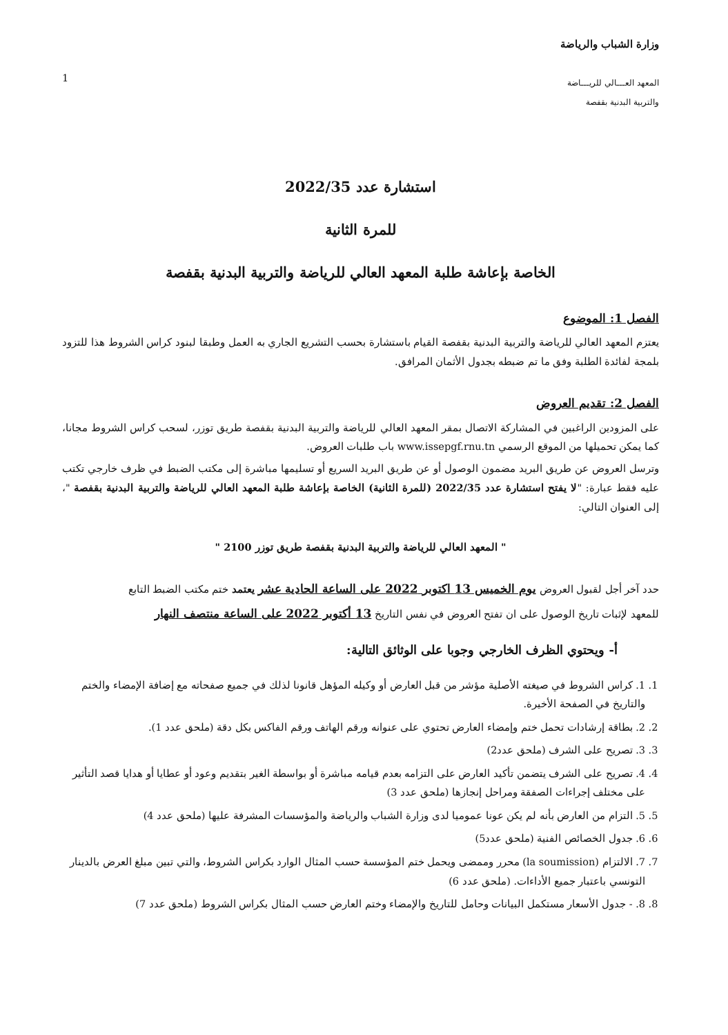وزارة الشباب والرياضة
المعهد العـــالي للريـــاضة
والتربية البدنية بقفصة
1
استشارة عدد 2022/35
للمرة الثانية
الخاصة بإعاشة طلبة المعهد العالي للرياضة والتربية البدنية بقفصة
الفصل 1: الموضوع
يعتزم المعهد العالي للرياضة والتربية البدنية بقفصة القيام باستشارة بحسب التشريع الجاري به العمل وطبقا لبنود كراس الشروط هذا للتزود بلمجة لفائدة الطلبة وفق ما تم ضبطه بجدول الأثمان المرافق.
الفصل 2: تقديم العروض
على المزودين الراغبين في المشاركة الاتصال بمقر المعهد العالي للرياضة والتربية البدنية بقفصة طريق توزر، لسحب كراس الشروط مجانا، كما يمكن تحميلها من الموقع الرسمي www.issepgf.rnu.tn باب طلبات العروض.
وترسل العروض عن طريق البريد مضمون الوصول أو عن طريق البريد السريع أو تسليمها مباشرة إلى مكتب الضبط في ظرف خارجي تكتب عليه فقط عبارة: "لا يفتح استشارة عدد 2022/35 (للمرة الثانية) الخاصة بإعاشة طلبة المعهد العالي للرياضة والتربية البدنية بقفصة "، إلى العنوان التالي:
" المعهد العالي للرياضة والتربية البدنية بقفصة طريق توزر 2100 "
حدد آخر أجل لقبول العروض يوم الخميس 13 اكتوبر 2022 على الساعة الحادية عشر يعتمد ختم مكتب الضبط التابع
للمعهد لإثبات تاريخ الوصول على ان تفتح العروض في نفس التاريخ 13 أكتوبر 2022 على الساعة منتصف النهار
أ- ويحتوي الظرف الخارجي وجوبا على الوثائق التالية:
1. 1. كراس الشروط في صيغته الأصلية مؤشر من قبل العارض أو وكيله المؤهل قانونا لذلك في جميع صفحاته مع إضافة الإمضاء والختم والتاريخ في الصفحة الأخيرة.
2. 2. بطاقة إرشادات تحمل ختم وإمضاء العارض تحتوي على عنوانه ورقم الهاتف ورقم الفاكس بكل دقة (ملحق عدد 1).
3. 3. تصريح على الشرف (ملحق عدد2)
4. 4. تصريح على الشرف يتضمن تأكيد العارض على التزامه بعدم قيامه مباشرة أو بواسطة الغير بتقديم وعود أو عطايا أو هدايا قصد التأثير على مختلف إجراءات الصفقة ومراحل إنجازها (ملحق عدد 3)
5. 5. التزام من العارض بأنه لم يكن عونا عموميا لدى وزارة الشباب والرياضة والمؤسسات المشرفة عليها (ملحق عدد 4)
6. 6. جدول الخصائص الفنية (ملحق عدد5)
7. 7. الالتزام (la soumission) محرر وممضى ويحمل ختم المؤسسة حسب المثال الوارد بكراس الشروط، والتي تبين مبلغ العرض بالدينار التونسي باعتبار جميع الأداءات. (ملحق عدد 6)
8. 8. - جدول الأسعار مستكمل البيانات وحامل للتاريخ والإمضاء وختم العارض حسب المثال بكراس الشروط (ملحق عدد 7)